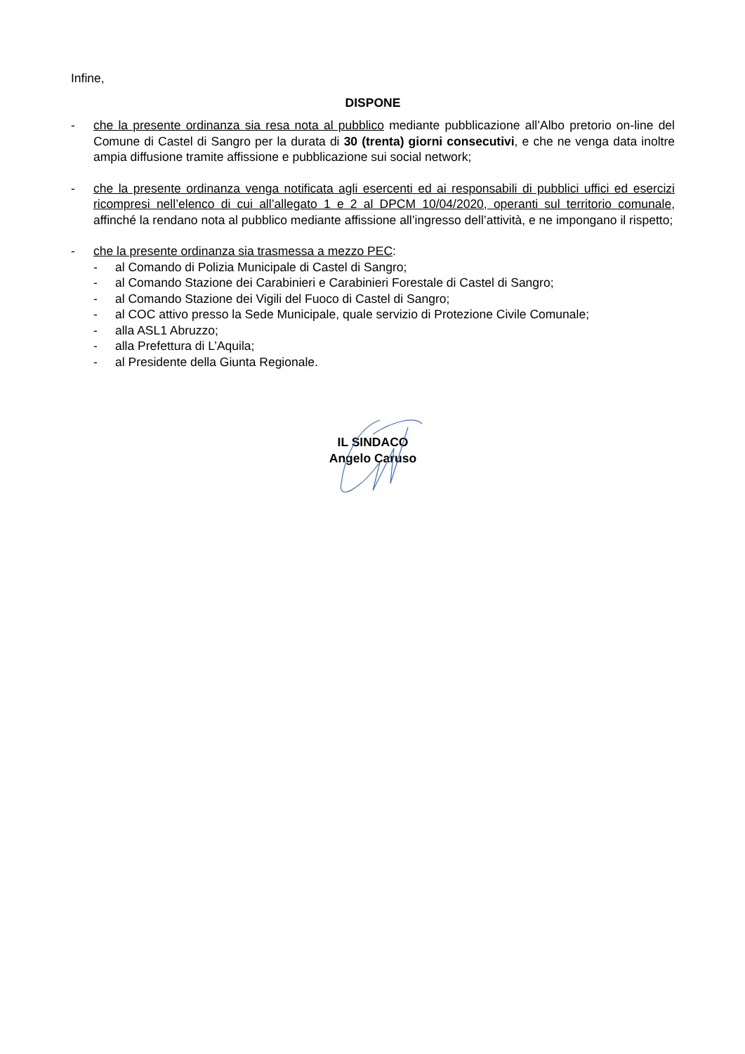Infine,
DISPONE
- che la presente ordinanza sia resa nota al pubblico mediante pubblicazione all’Albo pretorio on-line del Comune di Castel di Sangro per la durata di 30 (trenta) giorni consecutivi, e che ne venga data inoltre ampia diffusione tramite affissione e pubblicazione sui social network;
- che la presente ordinanza venga notificata agli esercenti ed ai responsabili di pubblici uffici ed esercizi ricompresi nell’elenco di cui all’allegato 1 e 2 al DPCM 10/04/2020, operanti sul territorio comunale, affinché la rendano nota al pubblico mediante affissione all’ingresso dell’attività, e ne impongano il rispetto;
- che la presente ordinanza sia trasmessa a mezzo PEC:
- al Comando di Polizia Municipale di Castel di Sangro;
- al Comando Stazione dei Carabinieri e Carabinieri Forestale di Castel di Sangro;
- al Comando Stazione dei Vigili del Fuoco di Castel di Sangro;
- al COC attivo presso la Sede Municipale, quale servizio di Protezione Civile Comunale;
- alla ASL1 Abruzzo;
- alla Prefettura di L’Aquila;
- al Presidente della Giunta Regionale.
IL SINDACO
Angelo Caruso